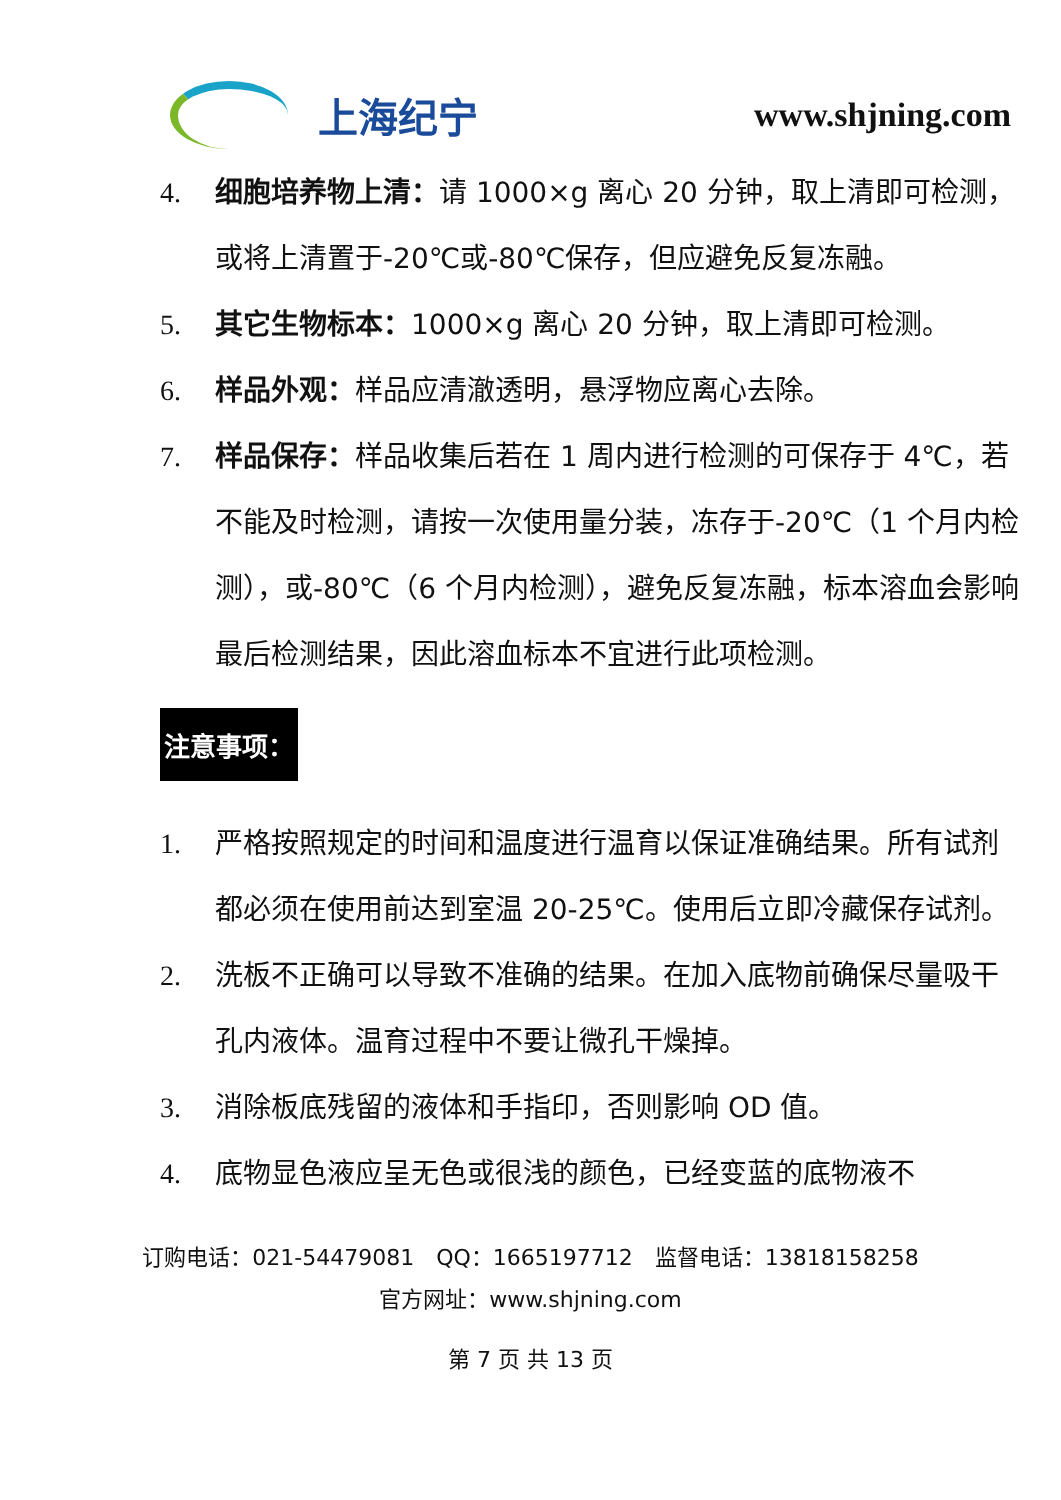上海纪宁
www.shjning.com
4. 细胞培养物上清：请 1000×g 离心 20 分钟，取上清即可检测，或将上清置于-20℃或-80℃保存，但应避免反复冻融。
5. 其它生物标本：1000×g 离心 20 分钟，取上清即可检测。
6. 样品外观：样品应清澈透明，悬浮物应离心去除。
7. 样品保存：样品收集后若在 1 周内进行检测的可保存于 4℃，若不能及时检测，请按一次使用量分装，冻存于-20℃（1 个月内检测），或-80℃（6 个月内检测），避免反复冻融，标本溶血会影响最后检测结果，因此溶血标本不宜进行此项检测。
注意事项：
1. 严格按照规定的时间和温度进行温育以保证准确结果。所有试剂都必须在使用前达到室温 20-25℃。使用后立即冷藏保存试剂。
2. 洗板不正确可以导致不准确的结果。在加入底物前确保尽量吸干孔内液体。温育过程中不要让微孔干燥掉。
3. 消除板底残留的液体和手指印，否则影响 OD 值。
4. 底物显色液应呈无色或很浅的颜色，已经变蓝的底物液不
订购电话：021-54479081　QQ：1665197712　监督电话：13818158258
官方网址：www.shjning.com
第 7 页 共 13 页